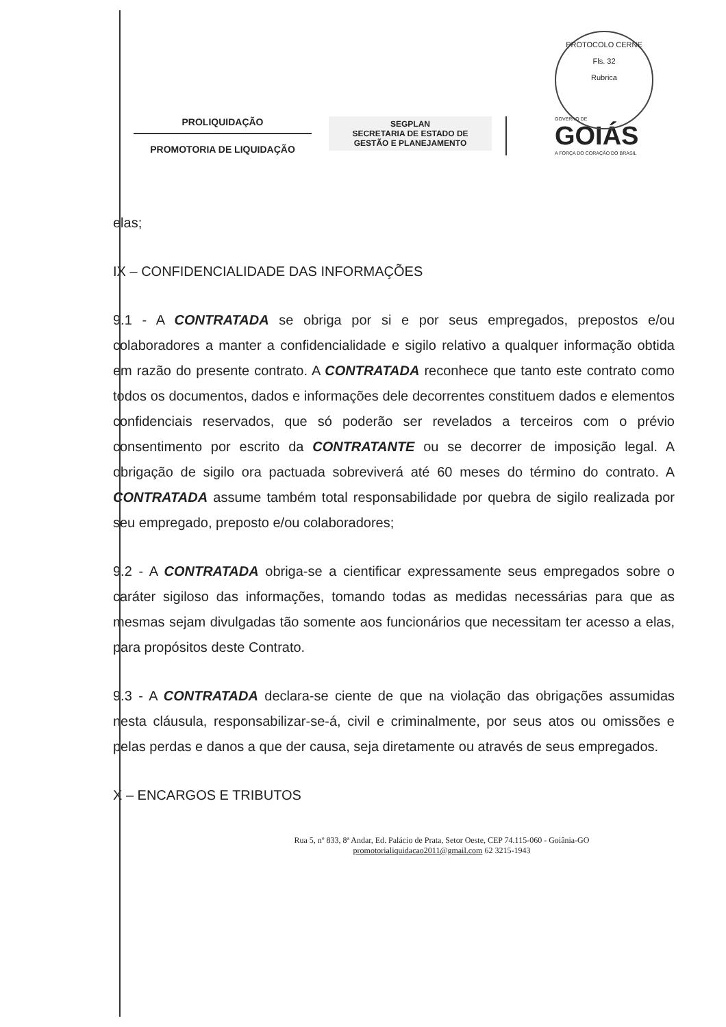PROTOCOLO CERNE
Fls. 32
Rubrica
PROLIQUIDAÇÃO
PROMOTORIA DE LIQUIDAÇÃO
SEGPLAN
SECRETARIA DE ESTADO DE
GESTÃO E PLANEJAMENTO
GOVERNO DE
GOIÁS
A FORÇA DO CORAÇÃO DO BRASIL
elas;
IX – CONFIDENCIALIDADE DAS INFORMAÇÕES
9.1 - A CONTRATADA se obriga por si e por seus empregados, prepostos e/ou colaboradores a manter a confidencialidade e sigilo relativo a qualquer informação obtida em razão do presente contrato. A CONTRATADA reconhece que tanto este contrato como todos os documentos, dados e informações dele decorrentes constituem dados e elementos confidenciais reservados, que só poderão ser revelados a terceiros com o prévio consentimento por escrito da CONTRATANTE ou se decorrer de imposição legal. A obrigação de sigilo ora pactuada sobreviverá até 60 meses do término do contrato. A CONTRATADA assume também total responsabilidade por quebra de sigilo realizada por seu empregado, preposto e/ou colaboradores;
9.2 - A CONTRATADA obriga-se a cientificar expressamente seus empregados sobre o caráter sigiloso das informações, tomando todas as medidas necessárias para que as mesmas sejam divulgadas tão somente aos funcionários que necessitam ter acesso a elas, para propósitos deste Contrato.
9.3 - A CONTRATADA declara-se ciente de que na violação das obrigações assumidas nesta cláusula, responsabilizar-se-á, civil e criminalmente, por seus atos ou omissões e pelas perdas e danos a que der causa, seja diretamente ou através de seus empregados.
X – ENCARGOS E TRIBUTOS
Rua 5, nº 833, 8ª Andar, Ed. Palácio de Prata, Setor Oeste, CEP 74.115-060 - Goiânia-GO
promotorialiquidacao2011@gmail.com 62 3215-1943